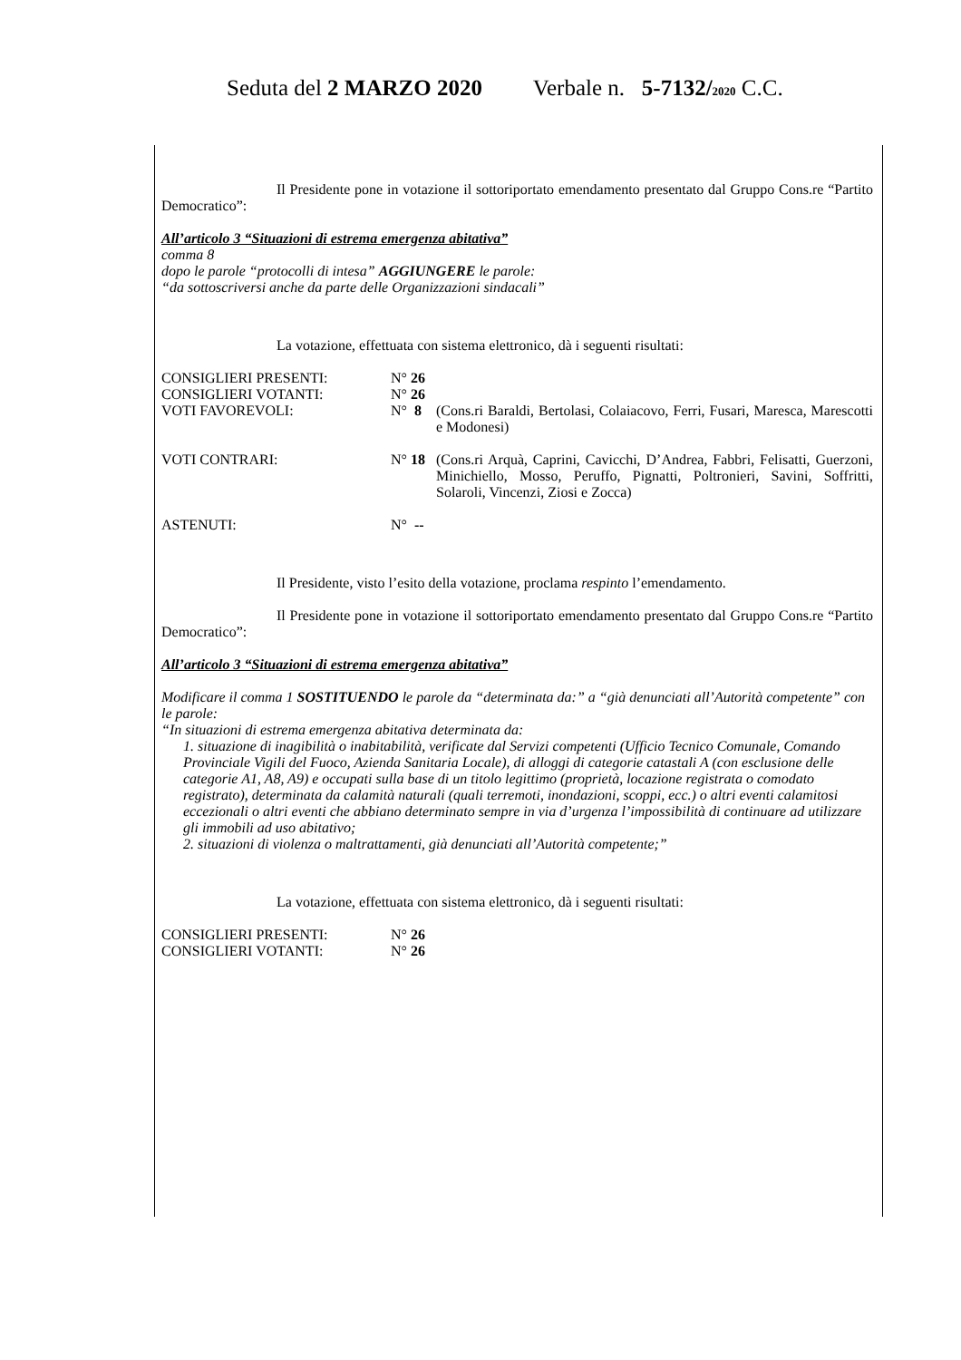Seduta del 2 MARZO 2020 Verbale n. 5-7132/2020 C.C.
Il Presidente pone in votazione il sottoriportato emendamento presentato dal Gruppo Cons.re “Partito Democratico”:
All’articolo 3 “Situazioni di estrema emergenza abitativa”
comma 8
dopo le parole “protocolli di intesa” AGGIUNGERE le parole:
“da sottoscriversi anche da parte delle Organizzazioni sindacali”
La votazione, effettuata con sistema elettronico, dà i seguenti risultati:
CONSIGLIERI PRESENTI: N° 26
CONSIGLIERI VOTANTI: N° 26
VOTI FAVOREVOLI: N° 8 (Cons.ri Baraldi, Bertolasi, Colaiacovo, Ferri, Fusari, Maresca, Marescotti e Modonesi)
VOTI CONTRARI: N° 18 (Cons.ri Arquà, Caprini, Cavicchi, D’Andrea, Fabbri, Felisatti, Guerzoni, Minichiello, Mosso, Peruffo, Pignatti, Poltronieri, Savini, Soffritti, Solaroli, Vincenzi, Ziosi e Zocca)
ASTENUTI: N° --
Il Presidente, visto l’esito della votazione, proclama respinto l’emendamento.
Il Presidente pone in votazione il sottoriportato emendamento presentato dal Gruppo Cons.re “Partito Democratico”:
All’articolo 3 “Situazioni di estrema emergenza abitativa”
Modificare il comma 1 SOSTITUENDO le parole da “determinata da:” a “già denunciati all’Autorità competente” con le parole:
“In situazioni di estrema emergenza abitativa determinata da:
1. situazione di inagibilità o inabitabilità, verificate dal Servizi competenti (Ufficio Tecnico Comunale, Comando Provinciale Vigili del Fuoco, Azienda Sanitaria Locale), di alloggi di categorie catastali A (con esclusione delle categorie A1, A8, A9) e occupati sulla base di un titolo legittimo (proprietà, locazione registrata o comodato registrato), determinata da calamità naturali (quali terremoti, inondazioni, scoppi, ecc.) o altri eventi calamitosi eccezionali o altri eventi che abbiano determinato sempre in via d’urgenza l’impossibilità di continuare ad utilizzare gli immobili ad uso abitativo;
2. situazioni di violenza o maltrattamenti, già denunciati all’Autorità competente;”
La votazione, effettuata con sistema elettronico, dà i seguenti risultati:
CONSIGLIERI PRESENTI: N° 26
CONSIGLIERI VOTANTI: N° 26